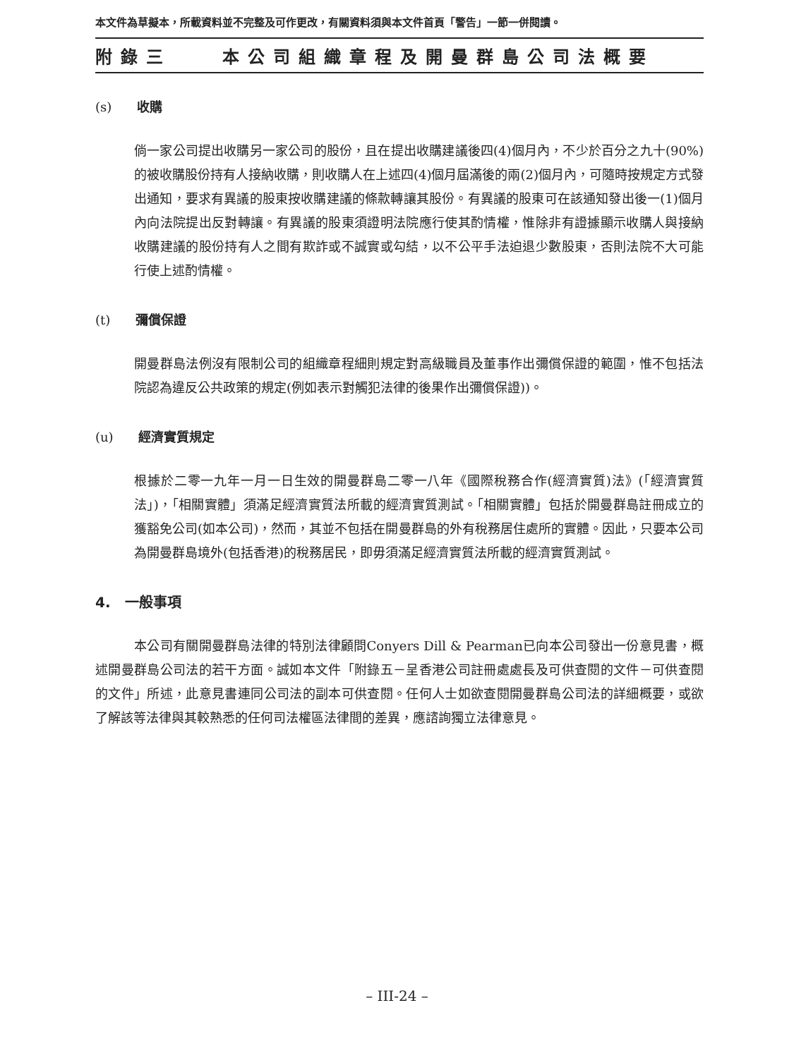本文件為草擬本，所載資料並不完整及可作更改，有關資料須與本文件首頁「警告」一節一併閱讀。
附錄三 本公司組織章程及開曼群島公司法概要
(s) 收購
倘一家公司提出收購另一家公司的股份，且在提出收購建議後四(4)個月內，不少於百分之九十(90%)的被收購股份持有人接納收購，則收購人在上述四(4)個月屆滿後的兩(2)個月內，可隨時按規定方式發出通知，要求有異議的股東按收購建議的條款轉讓其股份。有異議的股東可在該通知發出後一(1)個月內向法院提出反對轉讓。有異議的股東須證明法院應行使其酌情權，惟除非有證據顯示收購人與接納收購建議的股份持有人之間有欺詐或不誠實或勾結，以不公平手法迫退少數股東，否則法院不大可能行使上述酌情權。
(t) 彌償保證
開曼群島法例沒有限制公司的組織章程細則規定對高級職員及董事作出彌償保證的範圍，惟不包括法院認為違反公共政策的規定(例如表示對觸犯法律的後果作出彌償保證))。
(u) 經濟實質規定
根據於二零一九年一月一日生效的開曼群島二零一八年《國際稅務合作(經濟實質)法》(「經濟實質法」)，「相關實體」須滿足經濟實質法所載的經濟實質測試。「相關實體」包括於開曼群島註冊成立的獲豁免公司(如本公司)，然而，其並不包括在開曼群島的外有稅務居住處所的實體。因此，只要本公司為開曼群島境外(包括香港)的稅務居民，即毋須滿足經濟實質法所載的經濟實質測試。
4. 一般事項
本公司有關開曼群島法律的特別法律顧問Conyers Dill & Pearman已向本公司發出一份意見書，概述開曼群島公司法的若干方面。誠如本文件「附錄五－呈香港公司註冊處處長及可供查閱的文件－可供查閱的文件」所述，此意見書連同公司法的副本可供查閱。任何人士如欲查閱開曼群島公司法的詳細概要，或欲了解該等法律與其較熟悉的任何司法權區法律間的差異，應諮詢獨立法律意見。
– III-24 –